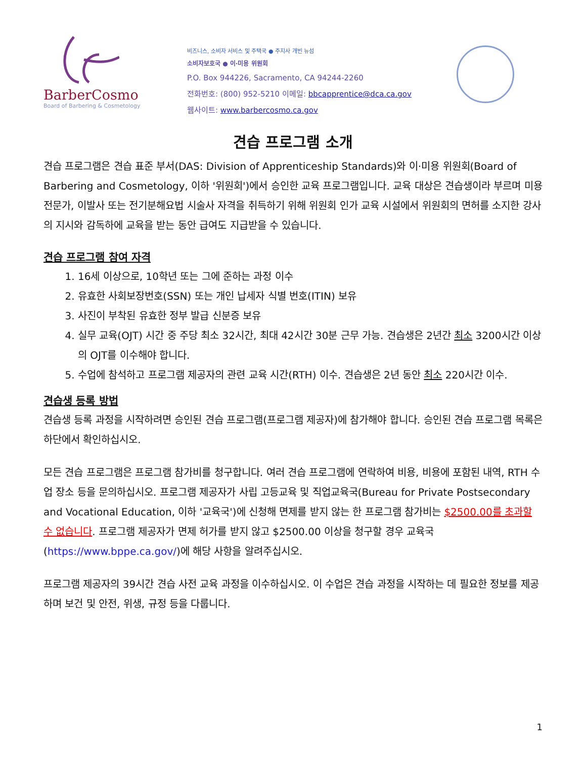BarberCosmo
Board of Barbering & Cosmetology
비즈니스, 소비자 서비스 및 주택국 ● 주지사 개빈 뉴섬
소비자보호국 ● 이·미용 위원회
P.O. Box 944226, Sacramento, CA 94244-2260
전화번호: (800) 952-5210 이메일: bbcapprentice@dca.ca.gov
웹사이트: www.barbercosmo.ca.gov
견습 프로그램 소개
견습 프로그램은 견습 표준 부서(DAS: Division of Apprenticeship Standards)와 이·미용 위원회(Board of Barbering and Cosmetology, 이하 '위원회')에서 승인한 교육 프로그램입니다. 교육 대상은 견습생이라 부르며 미용전문가, 이발사 또는 전기분해요법 시술사 자격을 취득하기 위해 위원회 인가 교육 시설에서 위원회의 면허를 소지한 강사의 지시와 감독하에 교육을 받는 동안 급여도 지급받을 수 있습니다.
견습 프로그램 참여 자격
1. 16세 이상으로, 10학년 또는 그에 준하는 과정 이수
2. 유효한 사회보장번호(SSN) 또는 개인 납세자 식별 번호(ITIN) 보유
3. 사진이 부착된 유효한 정부 발급 신분증 보유
4. 실무 교육(OJT) 시간 중 주당 최소 32시간, 최대 42시간 30분 근무 가능. 견습생은 2년간 최소 3200시간 이상의 OJT를 이수해야 합니다.
5. 수업에 참석하고 프로그램 제공자의 관련 교육 시간(RTH) 이수. 견습생은 2년 동안 최소 220시간 이수.
견습생 등록 방법
견습생 등록 과정을 시작하려면 승인된 견습 프로그램(프로그램 제공자)에 참가해야 합니다. 승인된 견습 프로그램 목록은 하단에서 확인하십시오.
모든 견습 프로그램은 프로그램 참가비를 청구합니다. 여러 견습 프로그램에 연락하여 비용, 비용에 포함된 내역, RTH 수업 장소 등을 문의하십시오. 프로그램 제공자가 사립 고등교육 및 직업교육국(Bureau for Private Postsecondary and Vocational Education, 이하 '교육국')에 신청해 면제를 받지 않는 한 프로그램 참가비는 $2500.00를 초과할 수 없습니다. 프로그램 제공자가 면제 허가를 받지 않고 $2500.00 이상을 청구할 경우 교육국(https://www.bppe.ca.gov/)에 해당 사항을 알려주십시오.
프로그램 제공자의 39시간 견습 사전 교육 과정을 이수하십시오. 이 수업은 견습 과정을 시작하는 데 필요한 정보를 제공하며 보건 및 안전, 위생, 규정 등을 다룹니다.
1